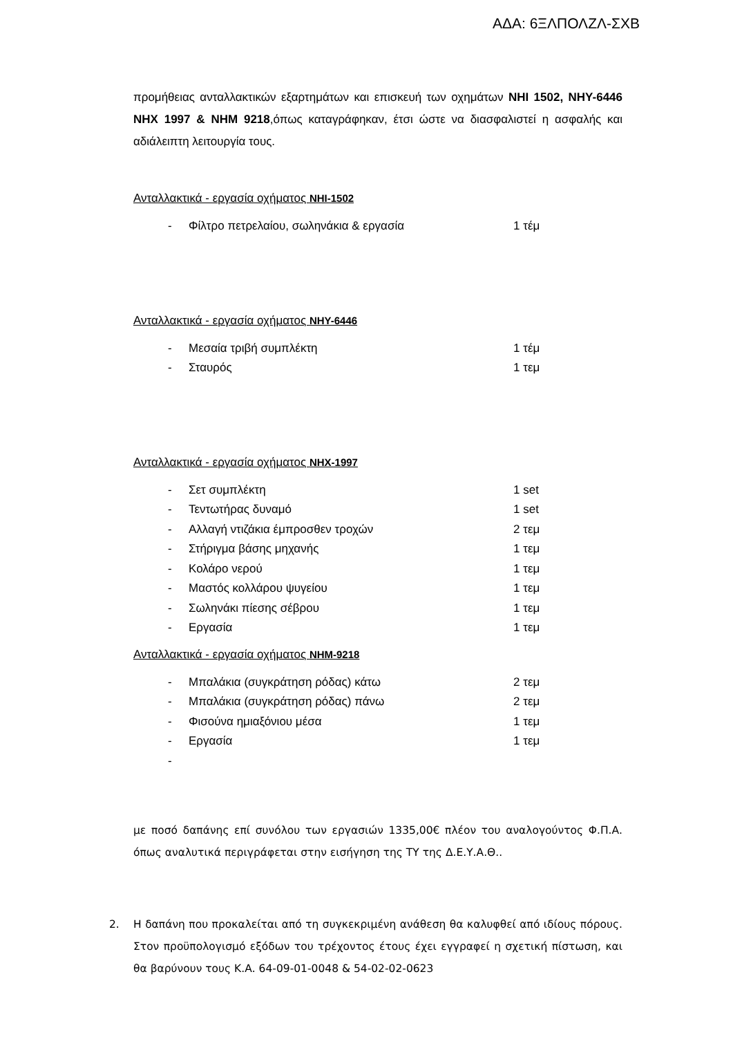ΑΔΑ: 6ΞΛΠΟΛΖΛ-ΣΧΒ
προμήθειας ανταλλακτικών εξαρτημάτων και επισκευή των οχημάτων ΝΗΙ 1502, ΝΗΥ-6446 ΝΗΧ 1997 & ΝΗΜ 9218,όπως καταγράφηκαν, έτσι ώστε να διασφαλιστεί η ασφαλής και αδιάλειπτη λειτουργία τους.
Ανταλλακτικά - εργασία οχήματος ΝΗΙ-1502
- Φίλτρο πετρελαίου, σωληνάκια & εργασία 1 τέμ
Ανταλλακτικά - εργασία οχήματος ΝΗΥ-6446
- Μεσαία τριβή συμπλέκτη 1 τέμ
- Σταυρός 1 τεμ
Ανταλλακτικά - εργασία οχήματος ΝΗΧ-1997
- Σετ συμπλέκτη 1 set
- Τεντωτήρας δυναμό 1 set
- Αλλαγή ντιζάκια έμπροσθεν τροχών 2 τεμ
- Στήριγμα βάσης μηχανής 1 τεμ
- Κολάρο νερού 1 τεμ
- Μαστός κολλάρου ψυγείου 1 τεμ
- Σωληνάκι πίεσης σέβρου 1 τεμ
- Εργασία 1 τεμ
Ανταλλακτικά - εργασία οχήματος ΝΗΜ-9218
- Μπαλάκια (συγκράτηση ρόδας) κάτω 2 τεμ
- Μπαλάκια (συγκράτηση ρόδας) πάνω 2 τεμ
- Φισούνα ημιαξόνιου μέσα 1 τεμ
- Εργασία 1 τεμ
-
με ποσό δαπάνης επί συνόλου των εργασιών 1335,00€ πλέον του αναλογούντος Φ.Π.Α. όπως αναλυτικά περιγράφεται στην εισήγηση της ΤΥ της Δ.Ε.Υ.Α.Θ..
2. Η δαπάνη που προκαλείται από τη συγκεκριμένη ανάθεση θα καλυφθεί από ιδίους πόρους. Στον προϋπολογισμό εξόδων του τρέχοντος έτους έχει εγγραφεί η σχετική πίστωση, και θα βαρύνουν τους Κ.Α. 64-09-01-0048 & 54-02-02-0623